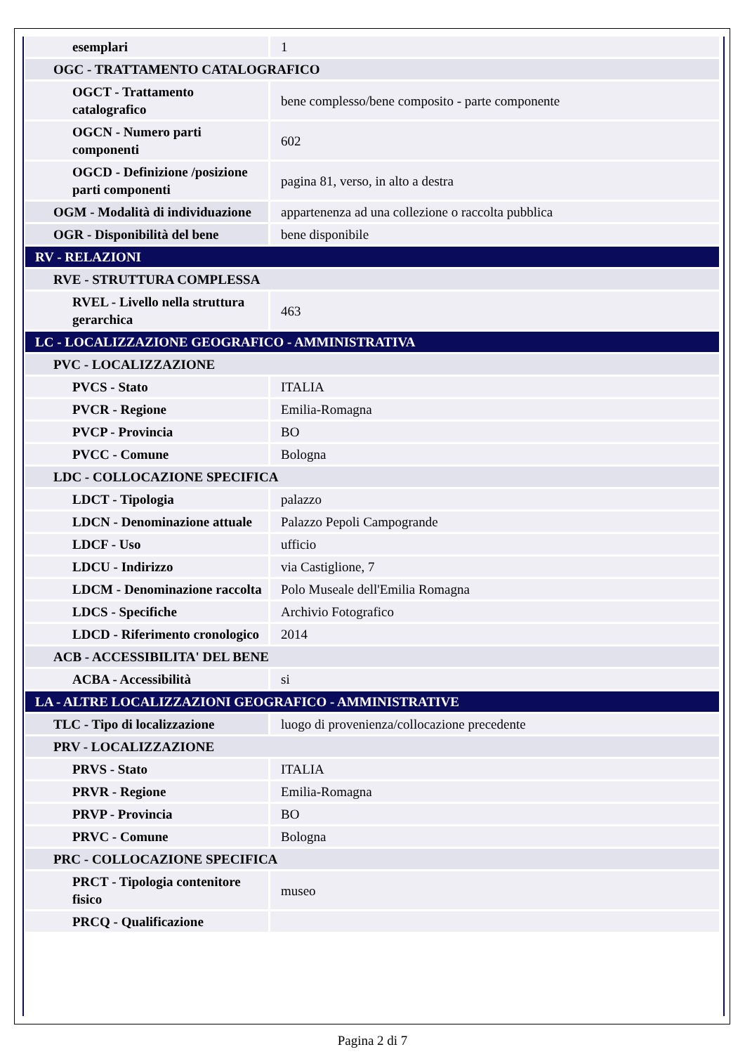| esemplari | 1 |
| OGC - TRATTAMENTO CATALOGRAFICO | |
| OGCT - Trattamento catalografico | bene complesso/bene composito - parte componente |
| OGCN - Numero parti componenti | 602 |
| OGCD - Definizione /posizione parti componenti | pagina 81, verso, in alto a destra |
| OGM - Modalità di individuazione | appartenenza ad una collezione o raccolta pubblica |
| OGR - Disponibilità del bene | bene disponibile |
| RV - RELAZIONI | |
| RVE - STRUTTURA COMPLESSA | |
| RVEL - Livello nella struttura gerarchica | 463 |
| LC - LOCALIZZAZIONE GEOGRAFICO - AMMINISTRATIVA | |
| PVC - LOCALIZZAZIONE | |
| PVCS - Stato | ITALIA |
| PVCR - Regione | Emilia-Romagna |
| PVCP - Provincia | BO |
| PVCC - Comune | Bologna |
| LDC - COLLOCAZIONE SPECIFICA | |
| LDCT - Tipologia | palazzo |
| LDCN - Denominazione attuale | Palazzo Pepoli Campogrande |
| LDCF - Uso | ufficio |
| LDCU - Indirizzo | via Castiglione, 7 |
| LDCM - Denominazione raccolta | Polo Museale dell'Emilia Romagna |
| LDCS - Specifiche | Archivio Fotografico |
| LDCD - Riferimento cronologico | 2014 |
| ACB - ACCESSIBILITA' DEL BENE | |
| ACBA - Accessibilità | si |
| LA - ALTRE LOCALIZZAZIONI GEOGRAFICO - AMMINISTRATIVE | |
| TLC - Tipo di localizzazione | luogo di provenienza/collocazione precedente |
| PRV - LOCALIZZAZIONE | |
| PRVS - Stato | ITALIA |
| PRVR - Regione | Emilia-Romagna |
| PRVP - Provincia | BO |
| PRVC - Comune | Bologna |
| PRC - COLLOCAZIONE SPECIFICA | |
| PRCT - Tipologia contenitore fisico | museo |
| PRCQ - Qualificazione | |
Pagina 2 di 7